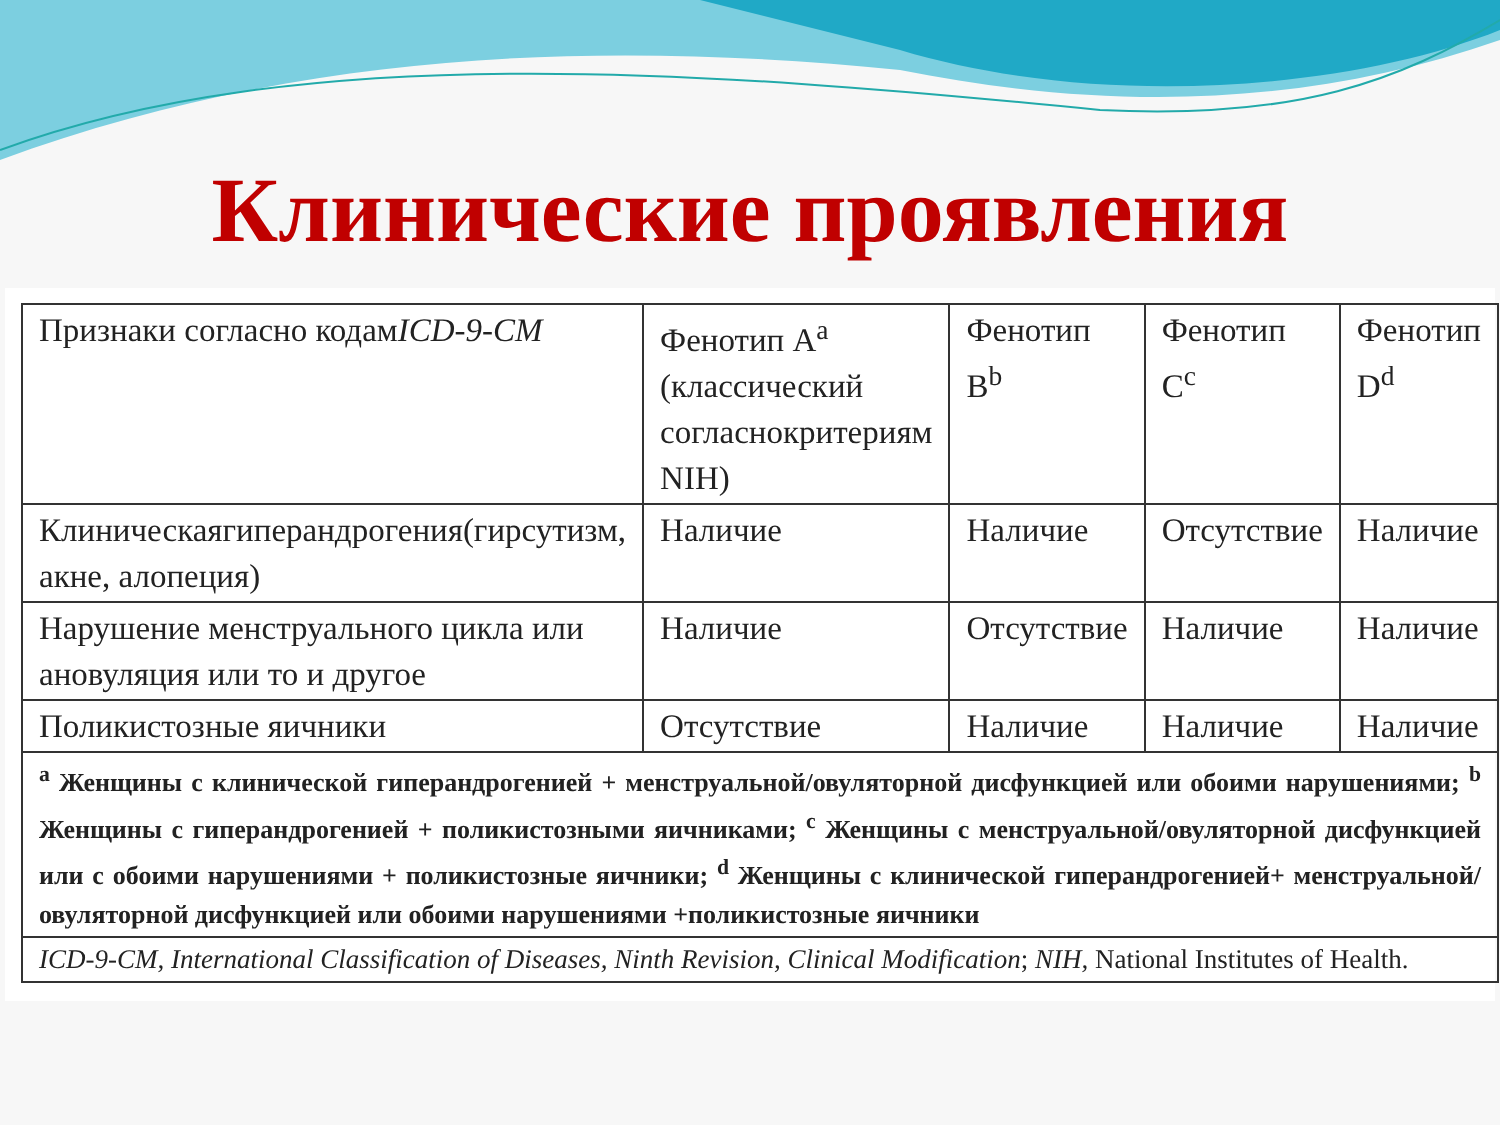Клинические проявления
| Признаки согласно кодам ICD-9-CM | Фенотип A<sup>a</sup> (классический согласнокритериям NIH) | Фенотип B<sup>b</sup> | Фенотип C<sup>c</sup> | Фенотип D<sup>d</sup> |
| Клиническаягиперандрогения(гирсутизм, акне, алопеция) | Наличие | Наличие | Отсутствие | Наличие |
| Нарушение менструального цикла или ановуляция или то и другое | Наличие | Отсутствие | Наличие | Наличие |
| Поликистозные яичники | Отсутствие | Наличие | Наличие | Наличие |
| <sup>a</sup> Женщины с клинической гиперандрогенией + менструальной/овуляторной дисфункцией или обоими нарушениями; <sup>b</sup> Женщины с гиперандрогенией + поликистозными яичниками; <sup>c</sup> Женщины с менструальной/овуляторной дисфункцией или с обоими нарушениями + поликистозные яичники; <sup>d</sup> Женщины с клинической гиперандрогенией+ менструальной/овуляторной дисфункцией или обоими нарушениями +поликистозные яичники | | | | |
| ICD-9-CM, International Classification of Diseases, Ninth Revision, Clinical Modification ; NIH, National Institutes of Health. | | | | |